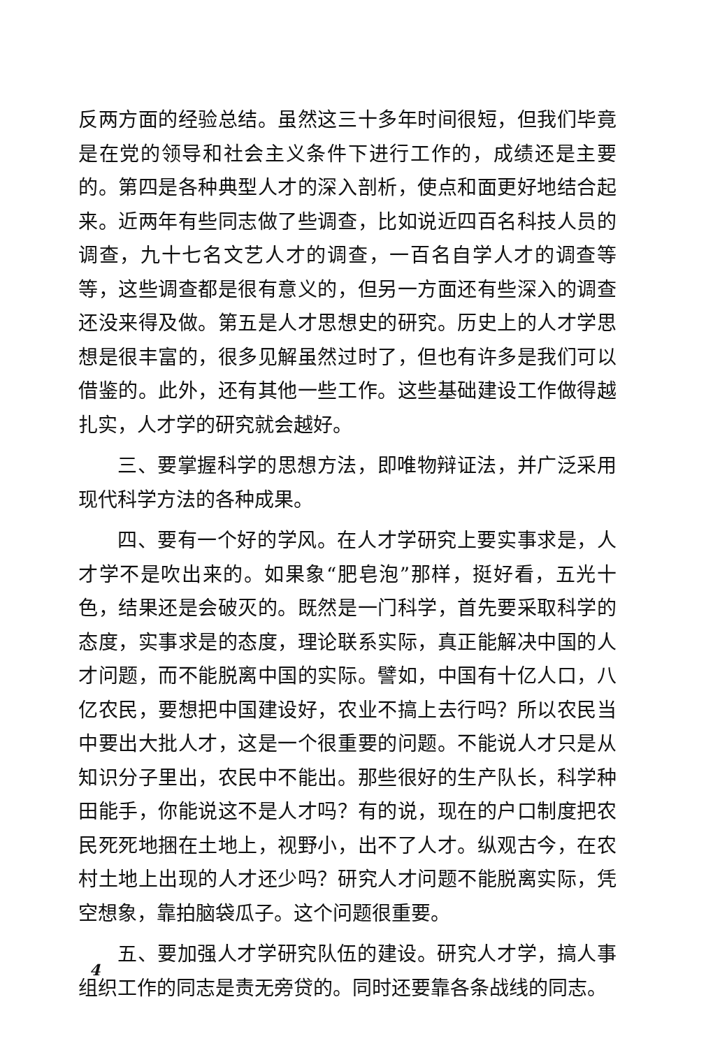反两方面的经验总结。虽然这三十多年时间很短，但我们毕竟是在党的领导和社会主义条件下进行工作的，成绩还是主要的。第四是各种典型人才的深入剖析，使点和面更好地结合起来。近两年有些同志做了些调查，比如说近四百名科技人员的调查，九十七名文艺人才的调查，一百名自学人才的调查等等，这些调查都是很有意义的，但另一方面还有些深入的调查还没来得及做。第五是人才思想史的研究。历史上的人才学思想是很丰富的，很多见解虽然过时了，但也有许多是我们可以借鉴的。此外，还有其他一些工作。这些基础建设工作做得越扎实，人才学的研究就会越好。
三、要掌握科学的思想方法，即唯物辩证法，并广泛采用现代科学方法的各种成果。
四、要有一个好的学风。在人才学研究上要实事求是，人才学不是吹出来的。如果象“肥皂泡”那样，挺好看，五光十色，结果还是会破灭的。既然是一门科学，首先要采取科学的态度，实事求是的态度，理论联系实际，真正能解决中国的人才问题，而不能脱离中国的实际。譬如，中国有十亿人口，八亿农民，要想把中国建设好，农业不搞上去行吗？所以农民当中要出大批人才，这是一个很重要的问题。不能说人才只是从知识分子里出，农民中不能出。那些很好的生产队长，科学种田能手，你能说这不是人才吗？有的说，现在的户口制度把农民死死地捆在土地上，视野小，出不了人才。纵观古今，在农村土地上出现的人才还少吗？研究人才问题不能脱离实际，凭空想象，靠拍脑袋瓜子。这个问题很重要。
五、要加强人才学研究队伍的建设。研究人才学，搞人事组织工作的同志是责无旁贷的。同时还要靠各条战线的同志。
4